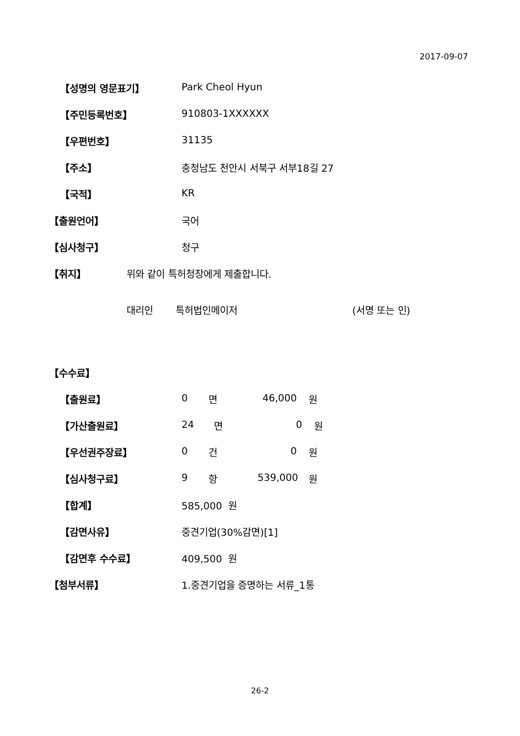2017-09-07
【성명의 영문표기】 Park Cheol Hyun
【주민등록번호】 910803-1XXXXXX
【우편번호】 31135
【주소】 충청남도 천안시 서북구 서부18길 27
【국적】 KR
【출원언어】 국어
【심사청구】 청구
【취지】 위와 같이 특허청장에게 제출합니다.
대리인 특허법인메이저 (서명 또는 인)
【수수료】
【출원료】 0 면 46,000 원
【가산출원료】 24 면 0 원
【우선권주장료】 0 건 0 원
【심사청구료】 9 항 539,000 원
【합계】 585,000 원
【감면사유】 중견기업(30%감면)[1]
【감면후 수수료】 409,500 원
【첨부서류】 1.중견기업을 증명하는 서류_1통
26-2